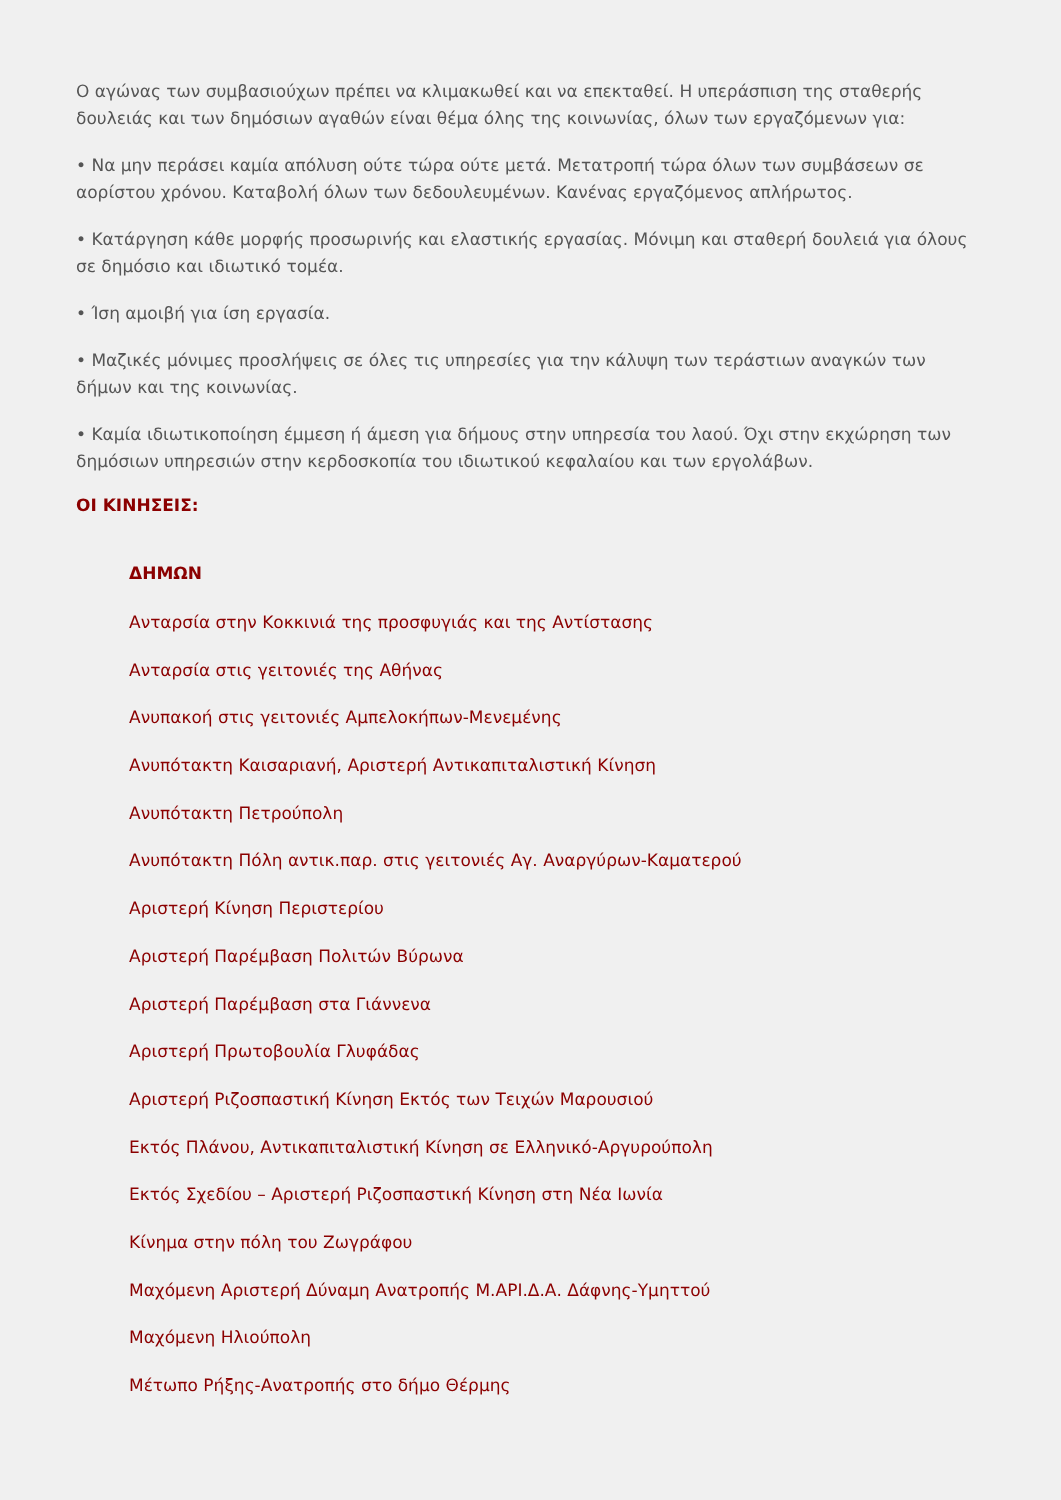Ο αγώνας των συμβασιούχων πρέπει να κλιμακωθεί και να επεκταθεί. Η υπεράσπιση της σταθερής δουλειάς και των δημόσιων αγαθών είναι θέμα όλης της κοινωνίας, όλων των εργαζόμενων για:
• Να μην περάσει καμία απόλυση ούτε τώρα ούτε μετά. Μετατροπή τώρα όλων των συμβάσεων σε αορίστου χρόνου. Καταβολή όλων των δεδουλευμένων. Κανένας εργαζόμενος απλήρωτος.
• Κατάργηση κάθε μορφής προσωρινής και ελαστικής εργασίας. Μόνιμη και σταθερή δουλειά για όλους σε δημόσιο και ιδιωτικό τομέα.
• Ίση αμοιβή για ίση εργασία.
• Μαζικές μόνιμες προσλήψεις σε όλες τις υπηρεσίες για την κάλυψη των τεράστιων αναγκών των δήμων και της κοινωνίας.
• Καμία ιδιωτικοποίηση έμμεση ή άμεση για δήμους στην υπηρεσία του λαού. Όχι στην εκχώρηση των δημόσιων υπηρεσιών στην κερδοσκοπία του ιδιωτικού κεφαλαίου και των εργολάβων.
ΟΙ ΚΙΝΗΣΕΙΣ:
ΔΗΜΩΝ
Ανταρσία στην Κοκκινιά της προσφυγιάς και της Αντίστασης
Ανταρσία στις γειτονιές της Αθήνας
Ανυπακοή στις γειτονιές Αμπελοκήπων-Μενεμένης
Ανυπότακτη Καισαριανή, Αριστερή Αντικαπιταλιστική Κίνηση
Ανυπότακτη Πετρούπολη
Ανυπότακτη Πόλη αντικ.παρ. στις γειτονιές Αγ. Αναργύρων-Καματερού
Αριστερή Κίνηση Περιστερίου
Αριστερή Παρέμβαση Πολιτών Βύρωνα
Αριστερή Παρέμβαση στα Γιάννενα
Αριστερή Πρωτοβουλία Γλυφάδας
Αριστερή Ριζοσπαστική Κίνηση Εκτός των Τειχών Μαρουσιού
Εκτός Πλάνου, Αντικαπιταλιστική Κίνηση σε Ελληνικό-Αργυρούπολη
Εκτός Σχεδίου – Αριστερή Ριζοσπαστική Κίνηση στη Νέα Ιωνία
Κίνημα στην πόλη του Ζωγράφου
Μαχόμενη Αριστερή Δύναμη Ανατροπής Μ.ΑΡΙ.Δ.Α. Δάφνης-Υμηττού
Μαχόμενη Ηλιούπολη
Μέτωπο Ρήξης-Ανατροπής στο δήμο Θέρμης